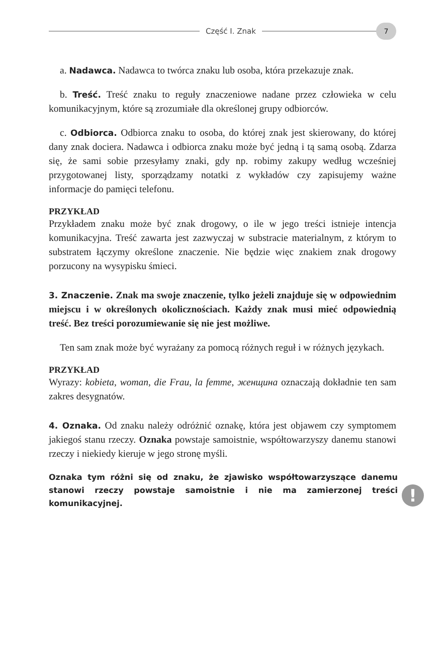Część I. Znak
7
a. Nadawca. Nadawca to twórca znaku lub osoba, która przekazuje znak.
b. Treść. Treść znaku to reguły znaczeniowe nadane przez człowieka w celu komunikacyjnym, które są zrozumiałe dla określonej grupy odbiorców.
c. Odbiorca. Odbiorca znaku to osoba, do której znak jest skierowany, do której dany znak dociera. Nadawca i odbiorca znaku może być jedną i tą samą osobą. Zdarza się, że sami sobie przesyłamy znaki, gdy np. robimy zakupy według wcześniej przygotowanej listy, sporządzamy notatki z wykładów czy zapisujemy ważne informacje do pamięci telefonu.
PRZYKŁAD
Przykładem znaku może być znak drogowy, o ile w jego treści istnieje intencja komunikacyjna. Treść zawarta jest zazwyczaj w substracie materialnym, z którym to substratem łączymy określone znaczenie. Nie będzie więc znakiem znak drogowy porzucony na wysypisku śmieci.
3. Znaczenie. Znak ma swoje znaczenie, tylko jeżeli znajduje się w odpowiednim miejscu i w określonych okolicznościach. Każdy znak musi mieć odpowiednią treść. Bez treści porozumiewanie się nie jest możliwe.
Ten sam znak może być wyrażany za pomocą różnych reguł i w różnych językach.
PRZYKŁAD
Wyrazy: kobieta, woman, die Frau, la femme, женщина oznaczają dokładnie ten sam zakres desygnatów.
4. Oznaka. Od znaku należy odróżnić oznakę, która jest objawem czy symptomem jakiegoś stanu rzeczy. Oznaka powstaje samoistnie, współtowarzyszy danemu stanowi rzeczy i niekiedy kieruje w jego stronę myśli.
Oznaka tym różni się od znaku, że zjawisko współtowarzyszące danemu stanowi rzeczy powstaje samoistnie i nie ma zamierzonej treści komunikacyjnej.
!